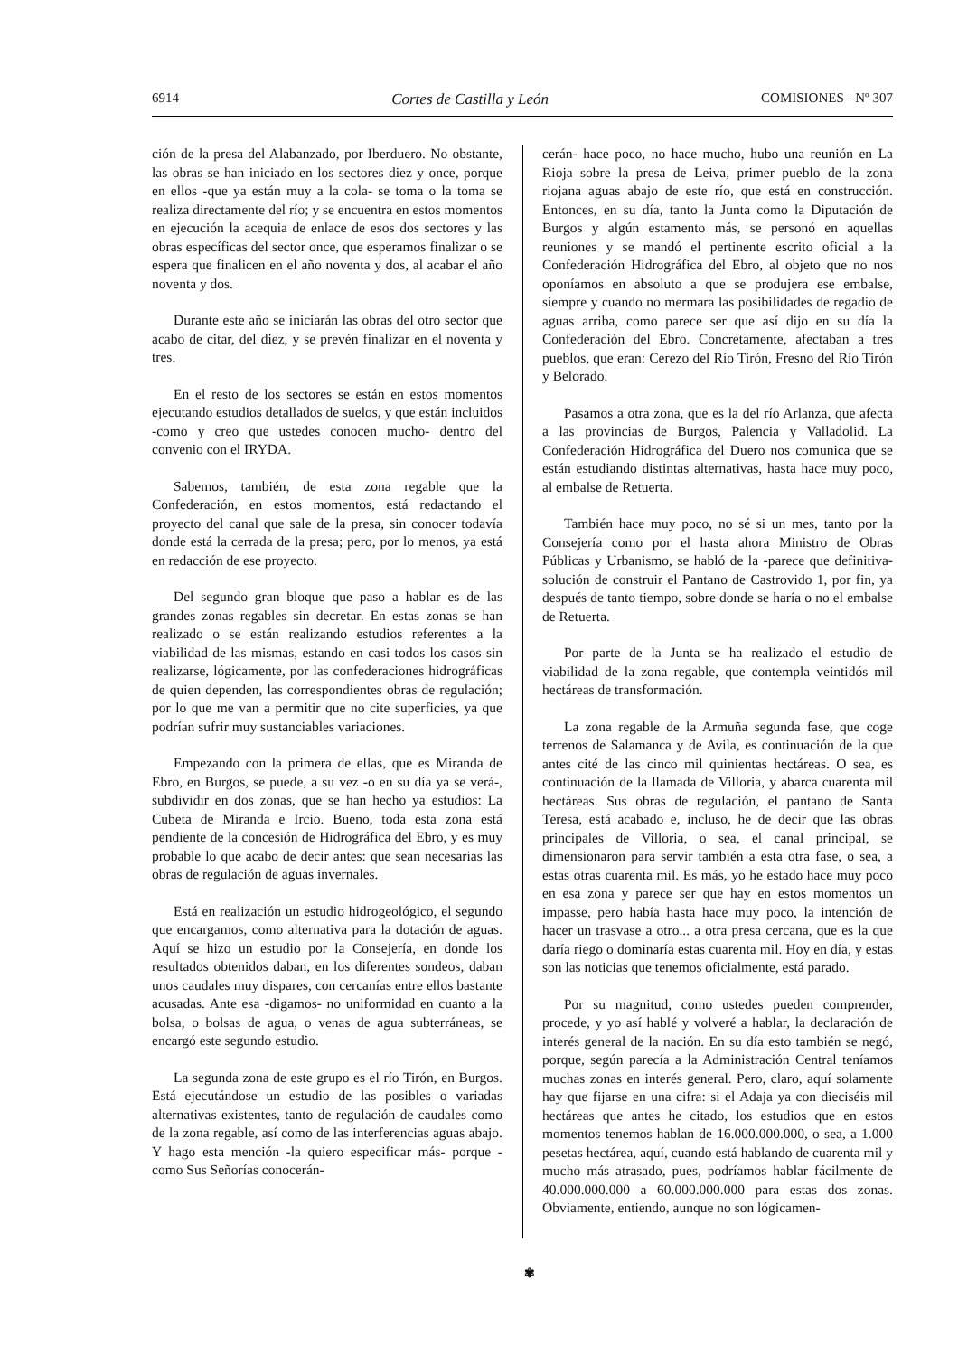6914 Cortes de Castilla y León COMISIONES - Nº 307
ción de la presa del Alabanzado, por Iberduero. No obstante, las obras se han iniciado en los sectores diez y once, porque en ellos -que ya están muy a la cola- se toma o la toma se realiza directamente del río; y se encuentra en estos momentos en ejecución la acequia de enlace de esos dos sectores y las obras específicas del sector once, que esperamos finalizar o se espera que finalicen en el año noventa y dos, al acabar el año noventa y dos.
Durante este año se iniciarán las obras del otro sector que acabo de citar, del diez, y se prevén finalizar en el noventa y tres.
En el resto de los sectores se están en estos momentos ejecutando estudios detallados de suelos, y que están incluidos -como y creo que ustedes conocen mucho- dentro del convenio con el IRYDA.
Sabemos, también, de esta zona regable que la Confederación, en estos momentos, está redactando el proyecto del canal que sale de la presa, sin conocer todavía donde está la cerrada de la presa; pero, por lo menos, ya está en redacción de ese proyecto.
Del segundo gran bloque que paso a hablar es de las grandes zonas regables sin decretar. En estas zonas se han realizado o se están realizando estudios referentes a la viabilidad de las mismas, estando en casi todos los casos sin realizarse, lógicamente, por las confederaciones hidrográficas de quien dependen, las correspondientes obras de regulación; por lo que me van a permitir que no cite superficies, ya que podrían sufrir muy sustanciables variaciones.
Empezando con la primera de ellas, que es Miranda de Ebro, en Burgos, se puede, a su vez -o en su día ya se verá-, subdividir en dos zonas, que se han hecho ya estudios: La Cubeta de Miranda e Ircio. Bueno, toda esta zona está pendiente de la concesión de Hidrográfica del Ebro, y es muy probable lo que acabo de decir antes: que sean necesarias las obras de regulación de aguas invernales.
Está en realización un estudio hidrogeológico, el segundo que encargamos, como alternativa para la dotación de aguas. Aquí se hizo un estudio por la Consejería, en donde los resultados obtenidos daban, en los diferentes sondeos, daban unos caudales muy dispares, con cercanías entre ellos bastante acusadas. Ante esa -digamos- no uniformidad en cuanto a la bolsa, o bolsas de agua, o venas de agua subterráneas, se encargó este segundo estudio.
La segunda zona de este grupo es el río Tirón, en Burgos. Está ejecutándose un estudio de las posibles o variadas alternativas existentes, tanto de regulación de caudales como de la zona regable, así como de las interferencias aguas abajo. Y hago esta mención -la quiero especificar más- porque -como Sus Señorías conocerán-
cerán- hace poco, no hace mucho, hubo una reunión en La Rioja sobre la presa de Leiva, primer pueblo de la zona riojana aguas abajo de este río, que está en construcción. Entonces, en su día, tanto la Junta como la Diputación de Burgos y algún estamento más, se personó en aquellas reuniones y se mandó el pertinente escrito oficial a la Confederación Hidrográfica del Ebro, al objeto que no nos oponíamos en absoluto a que se produjera ese embalse, siempre y cuando no mermara las posibilidades de regadío de aguas arriba, como parece ser que así dijo en su día la Confederación del Ebro. Concretamente, afectaban a tres pueblos, que eran: Cerezo del Río Tirón, Fresno del Río Tirón y Belorado.
Pasamos a otra zona, que es la del río Arlanza, que afecta a las provincias de Burgos, Palencia y Valladolid. La Confederación Hidrográfica del Duero nos comunica que se están estudiando distintas alternativas, hasta hace muy poco, al embalse de Retuerta.
También hace muy poco, no sé si un mes, tanto por la Consejería como por el hasta ahora Ministro de Obras Públicas y Urbanismo, se habló de la -parece que definitiva- solución de construir el Pantano de Castrovido 1, por fin, ya después de tanto tiempo, sobre donde se haría o no el embalse de Retuerta.
Por parte de la Junta se ha realizado el estudio de viabilidad de la zona regable, que contempla veintidós mil hectáreas de transformación.
La zona regable de la Armuña segunda fase, que coge terrenos de Salamanca y de Avila, es continuación de la que antes cité de las cinco mil quinientas hectáreas. O sea, es continuación de la llamada de Villoria, y abarca cuarenta mil hectáreas. Sus obras de regulación, el pantano de Santa Teresa, está acabado e, incluso, he de decir que las obras principales de Villoria, o sea, el canal principal, se dimensionaron para servir también a esta otra fase, o sea, a estas otras cuarenta mil. Es más, yo he estado hace muy poco en esa zona y parece ser que hay en estos momentos un impasse, pero había hasta hace muy poco, la intención de hacer un trasvase a otro... a otra presa cercana, que es la que daría riego o dominaría estas cuarenta mil. Hoy en día, y estas son las noticias que tenemos oficialmente, está parado.
Por su magnitud, como ustedes pueden comprender, procede, y yo así hablé y volveré a hablar, la declaración de interés general de la nación. En su día esto también se negó, porque, según parecía a la Administración Central teníamos muchas zonas en interés general. Pero, claro, aquí solamente hay que fijarse en una cifra: si el Adaja ya con dieciséis mil hectáreas que antes he citado, los estudios que en estos momentos tenemos hablan de 16.000.000.000, o sea, a 1.000 pesetas hectárea, aquí, cuando está hablando de cuarenta mil y mucho más atrasado, pues, podríamos hablar fácilmente de 40.000.000.000 a 60.000.000.000 para estas dos zonas. Obviamente, entiendo, aunque no son lógicamen-
✾